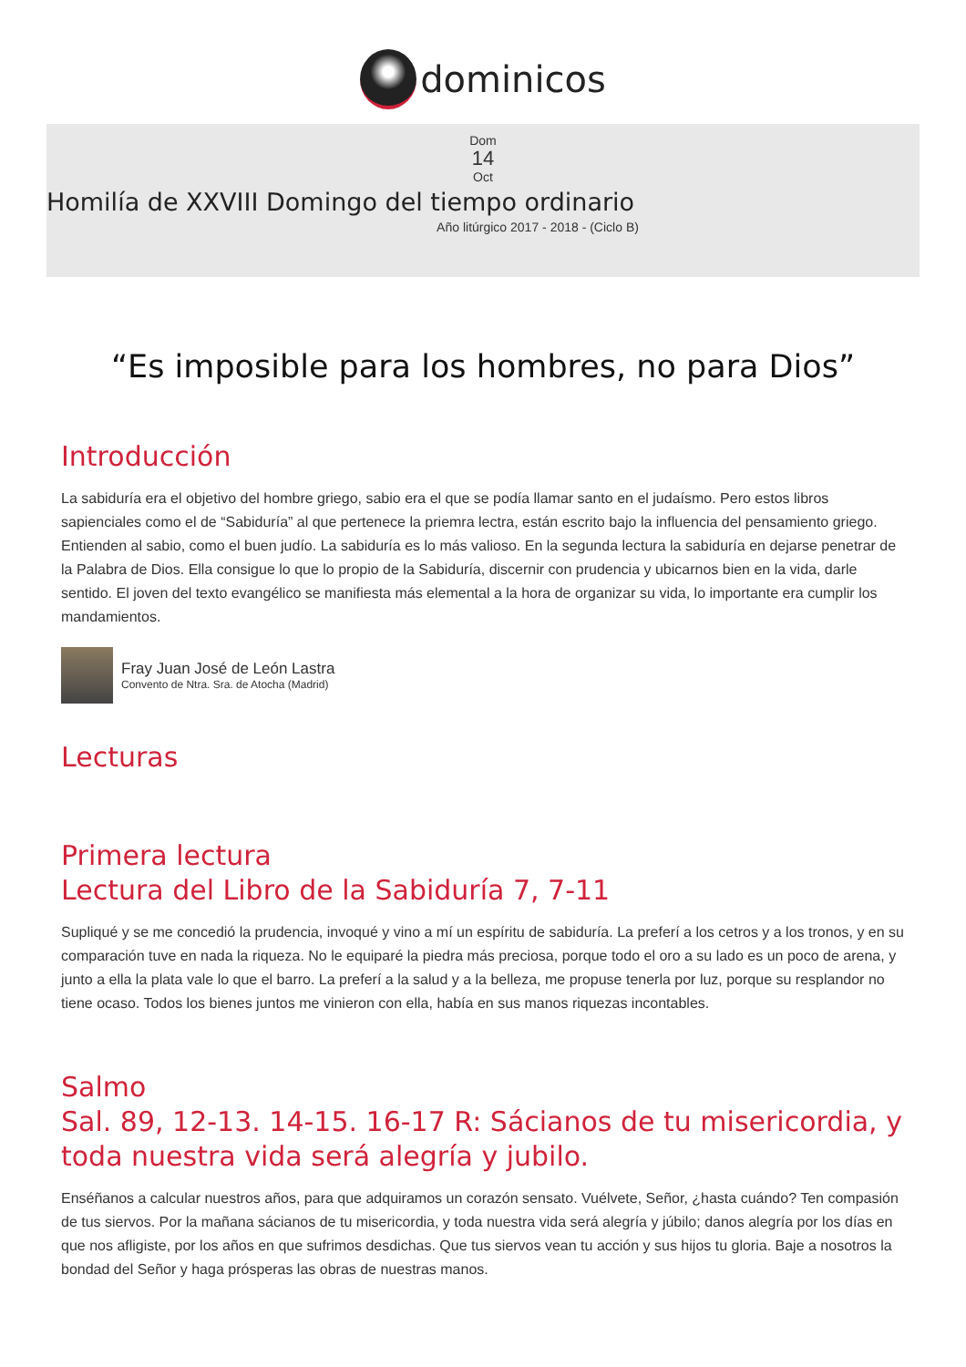dominicos
Dom
14
Oct
Homilía de XXVIII Domingo del tiempo ordinario
Año litúrgico 2017 - 2018 - (Ciclo B)
“Es imposible para los hombres, no para Dios”
Introducción
La sabiduría era el objetivo del hombre griego, sabio era el que se podía llamar santo en el judaísmo. Pero estos libros sapienciales como el de “Sabiduría” al que pertenece la priemra lectra, están escrito bajo la influencia del pensamiento griego. Entienden al sabio, como el buen judío. La sabiduría es lo más valioso. En la segunda lectura la sabiduría en dejarse penetrar de la Palabra de Dios. Ella consigue lo que lo propio de la Sabiduría, discernir con prudencia y ubicarnos bien en la vida, darle sentido. El joven del texto evangélico se manifiesta más elemental a la hora de organizar su vida, lo importante era cumplir los mandamientos.
Fray Juan José de León Lastra
Convento de Ntra. Sra. de Atocha (Madrid)
Lecturas
Primera lectura
Lectura del Libro de la Sabiduría 7, 7-11
Supliqué y se me concedió la prudencia, invoqué y vino a mí un espíritu de sabiduría. La preferí a los cetros y a los tronos, y en su comparación tuve en nada la riqueza. No le equiparé la piedra más preciosa, porque todo el oro a su lado es un poco de arena, y junto a ella la plata vale lo que el barro. La preferí a la salud y a la belleza, me propuse tenerla por luz, porque su resplandor no tiene ocaso. Todos los bienes juntos me vinieron con ella, había en sus manos riquezas incontables.
Salmo
Sal. 89, 12-13. 14-15. 16-17 R: Sácianos de tu misericordia, y toda nuestra vida será alegría y jubilo.
Enséñanos a calcular nuestros años, para que adquiramos un corazón sensato. Vuélvete, Señor, ¿hasta cuándo? Ten compasión de tus siervos. Por la mañana sácianos de tu misericordia, y toda nuestra vida será alegría y júbilo; danos alegría por los días en que nos afligiste, por los años en que sufrimos desdichas. Que tus siervos vean tu acción y sus hijos tu gloria. Baje a nosotros la bondad del Señor y haga prósperas las obras de nuestras manos.